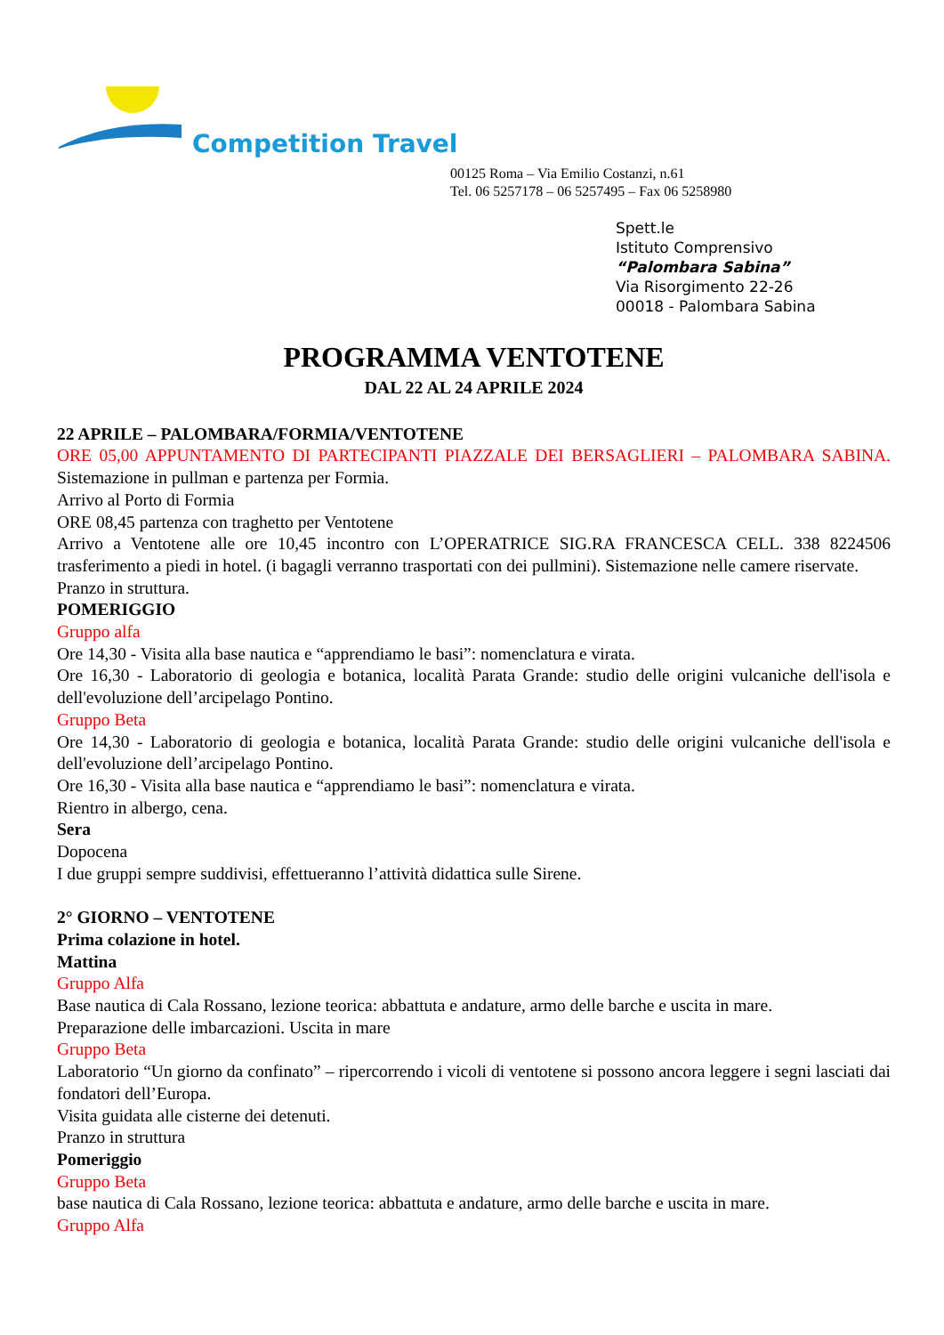Competition Travel
00125 Roma – Via Emilio Costanzi, n.61
Tel. 06 5257178 – 06 5257495 – Fax 06 5258980
Spett.le
Istituto Comprensivo
“Palombara Sabina”
Via Risorgimento 22-26
00018 - Palombara Sabina
PROGRAMMA VENTOTENE
DAL 22 AL 24 APRILE 2024
22 APRILE – PALOMBARA/FORMIA/VENTOTENE
ORE 05,00 APPUNTAMENTO DI PARTECIPANTI PIAZZALE DEI BERSAGLIERI – PALOMBARA SABINA. Sistemazione in pullman e partenza per Formia.
Arrivo al Porto di Formia
ORE 08,45 partenza con traghetto per Ventotene
Arrivo a Ventotene alle ore 10,45 incontro con L’OPERATRICE SIG.RA FRANCESCA CELL. 338 8224506 trasferimento a piedi in hotel. (i bagagli verranno trasportati con dei pullmini). Sistemazione nelle camere riservate.
Pranzo in struttura.
POMERIGGIO
Gruppo alfa
Ore 14,30 - Visita alla base nautica e “apprendiamo le basi”: nomenclatura e virata.
Ore 16,30 - Laboratorio di geologia e botanica, località Parata Grande: studio delle origini vulcaniche dell'isola e dell'evoluzione dell’arcipelago Pontino.
Gruppo Beta
Ore 14,30 - Laboratorio di geologia e botanica, località Parata Grande: studio delle origini vulcaniche dell'isola e dell'evoluzione dell’arcipelago Pontino.
Ore 16,30 - Visita alla base nautica e “apprendiamo le basi”: nomenclatura e virata.
Rientro in albergo, cena.
Sera
Dopocena
I due gruppi sempre suddivisi, effettueranno l’attività didattica sulle Sirene.
2° GIORNO – VENTOTENE
Prima colazione in hotel.
Mattina
Gruppo Alfa
Base nautica di Cala Rossano, lezione teorica: abbattuta e andature, armo delle barche e uscita in mare.
Preparazione delle imbarcazioni. Uscita in mare
Gruppo Beta
Laboratorio “Un giorno da confinato” – ripercorrendo i vicoli di ventotene si possono ancora leggere i segni lasciati dai fondatori dell’Europa.
Visita guidata alle cisterne dei detenuti.
Pranzo in struttura
Pomeriggio
Gruppo Beta
base nautica di Cala Rossano, lezione teorica: abbattuta e andature, armo delle barche e uscita in mare.
Gruppo Alfa